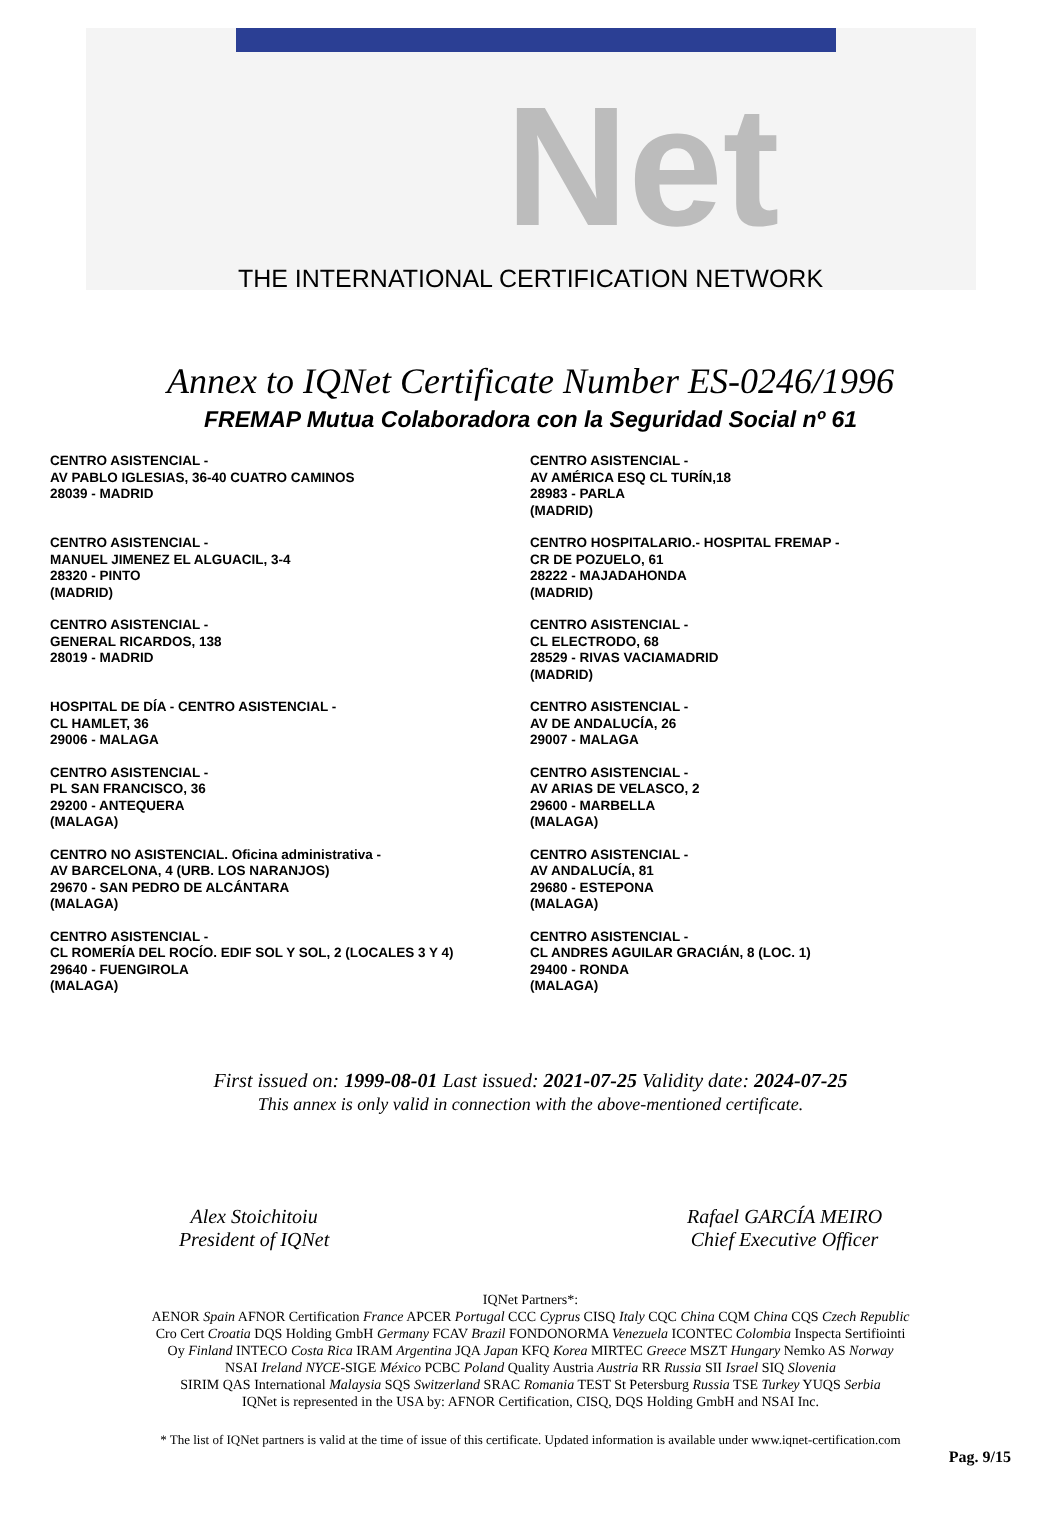Net
THE INTERNATIONAL CERTIFICATION NETWORK
Annex to IQNet Certificate Number ES-0246/1996
FREMAP Mutua Colaboradora con la Seguridad Social nº 61
CENTRO ASISTENCIAL -
AV PABLO IGLESIAS, 36-40 CUATRO CAMINOS
28039 - MADRID
CENTRO ASISTENCIAL -
MANUEL JIMENEZ EL ALGUACIL, 3-4
28320 - PINTO
(MADRID)
CENTRO ASISTENCIAL -
GENERAL RICARDOS, 138
28019 - MADRID
HOSPITAL DE DÍA - CENTRO ASISTENCIAL -
CL HAMLET, 36
29006 - MALAGA
CENTRO ASISTENCIAL -
PL SAN FRANCISCO, 36
29200 - ANTEQUERA
(MALAGA)
CENTRO NO ASISTENCIAL. Oficina administrativa -
AV BARCELONA, 4 (URB. LOS NARANJOS)
29670 - SAN PEDRO DE ALCÁNTARA
(MALAGA)
CENTRO ASISTENCIAL -
CL ROMERÍA DEL ROCÍO. EDIF SOL Y SOL, 2 (LOCALES 3 Y 4)
29640 - FUENGIROLA
(MALAGA)
CENTRO ASISTENCIAL -
AV AMÉRICA ESQ CL TURÍN,18
28983 - PARLA
(MADRID)
CENTRO HOSPITALARIO.- HOSPITAL FREMAP -
CR DE POZUELO, 61
28222 - MAJADAHONDA
(MADRID)
CENTRO ASISTENCIAL -
CL ELECTRODO, 68
28529 - RIVAS VACIAMADRID
(MADRID)
CENTRO ASISTENCIAL -
AV DE ANDALUCÍA, 26
29007 - MALAGA
CENTRO ASISTENCIAL -
AV ARIAS DE VELASCO, 2
29600 - MARBELLA
(MALAGA)
CENTRO ASISTENCIAL -
AV ANDALUCÍA, 81
29680 - ESTEPONA
(MALAGA)
CENTRO ASISTENCIAL -
CL ANDRES AGUILAR GRACIÁN, 8 (LOC. 1)
29400 - RONDA
(MALAGA)
First issued on: 1999-08-01 Last issued: 2021-07-25 Validity date: 2024-07-25
This annex is only valid in connection with the above-mentioned certificate.
Alex Stoichitoiu
President of IQNet
Rafael GARCÍA MEIRO
Chief Executive Officer
IQNet Partners*:
AENOR Spain AFNOR Certification France APCER Portugal CCC Cyprus CISQ Italy CQC China CQM China CQS Czech Republic
Cro Cert Croatia DQS Holding GmbH Germany FCAV Brazil FONDONORMA Venezuela ICONTEC Colombia Inspecta Sertifiointi
Oy Finland INTECO Costa Rica IRAM Argentina JQA Japan KFQ Korea MIRTEC Greece MSZT Hungary Nemko AS Norway
NSAI Ireland NYCE-SIGE México PCBC Poland Quality Austria Austria RR Russia SII Israel SIQ Slovenia
SIRIM QAS International Malaysia SQS Switzerland SRAC Romania TEST St Petersburg Russia TSE Turkey YUQS Serbia
IQNet is represented in the USA by: AFNOR Certification, CISQ, DQS Holding GmbH and NSAI Inc.
* The list of IQNet partners is valid at the time of issue of this certificate. Updated information is available under www.iqnet-certification.com
Pag. 9/15